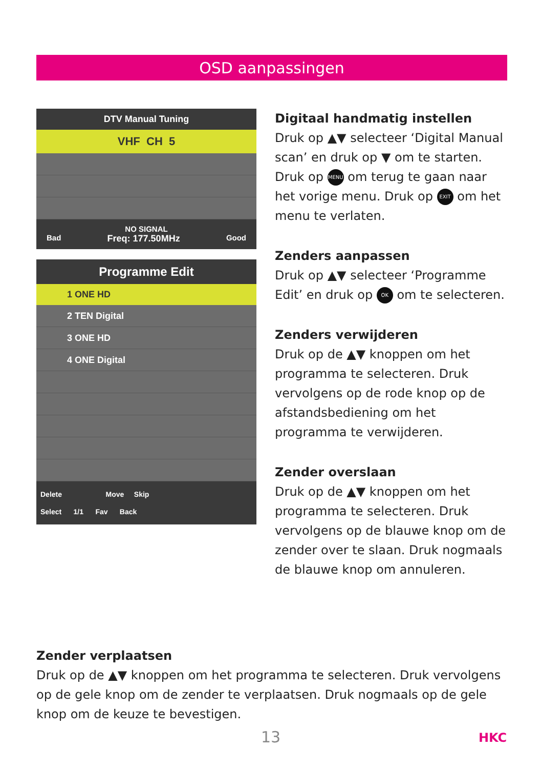OSD aanpassingen
DTV Manual Tuning
VHF CH 5
NO SIGNAL
Bad Freq: 177.50MHz Good
Programme Edit
1 ONE HD
2 TEN Digital
3 ONE HD
4 ONE Digital
Delete Move Skip
Select 1/1 Fav Back
Digitaal handmatig instellen
Druk op ▲▼ selecteer ‘Digital Manual scan’ en druk op ▼ om te starten. Druk op MENU om terug te gaan naar het vorige menu. Druk op EXIT om het menu te verlaten.
Zenders aanpassen
Druk op ▲▼ selecteer ‘Programme Edit’ en druk op OK om te selecteren.
Zenders verwijderen
Druk op de ▲▼ knoppen om het programma te selecteren. Druk vervolgens op de rode knop op de afstandsbediening om het programma te verwijderen.
Zender overslaan
Druk op de ▲▼ knoppen om het programma te selecteren. Druk vervolgens op de blauwe knop om de zender over te slaan. Druk nogmaals de blauwe knop om annuleren.
Zender verplaatsen
Druk op de ▲▼ knoppen om het programma te selecteren. Druk vervolgens op de gele knop om de zender te verplaatsen. Druk nogmaals op de gele knop om de keuze te bevestigen.
13 HKC